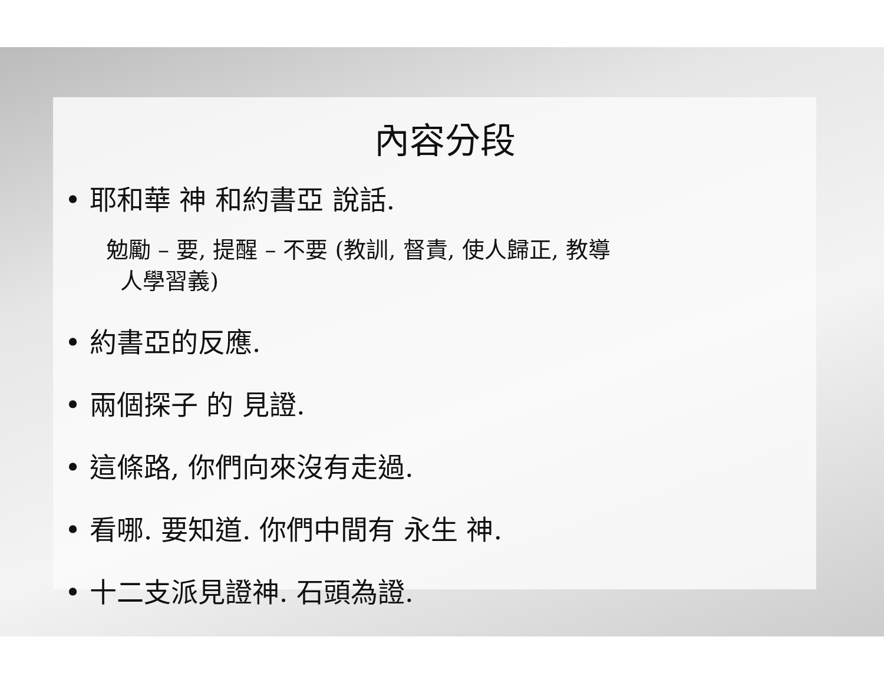內容分段
• 耶和華 神 和約書亞 說話.
勉勵 – 要, 提醒 – 不要 (教訓, 督責, 使人歸正, 教導
人學習義)
• 約書亞的反應.
• 兩個探子 的 見證.
• 這條路, 你們向來沒有走過.
• 看哪. 要知道. 你們中間有 永生 神.
• 十二支派見證神. 石頭為證.